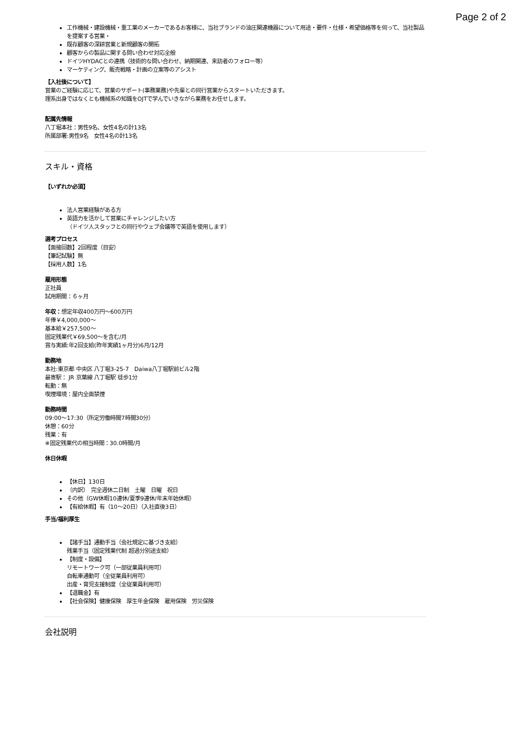Page 2 of 2
工作機械・建設機械・重工業のメーカーであるお客様に、当社ブランドの油圧関連機器について用途・要件・仕様・希望価格等を伺って、当社製品を提案する営業・
既存顧客の深耕営業と新規顧客の開拓
顧客からの製品に関する問い合わせ対応全般
ドイツHYDACとの連携（技術的な問い合わせ、納期関連、来訪者のフォロー等）
マーケティング、販売戦略・計画の立案等のアシスト
【入社後について】
営業のご経験に応じて、営業のサポート(事務業務)や先輩との同行営業からスタートいただきます。
理系出身ではなくとも機械系の知識をOJTで学んでいきながら業務をお任せします。
配属先情報
八丁堀本社：男性9名、女性4名の計13名
所属部署:男性9名　女性4名の計13名
スキル・資格
【いずれか必須】
法人営業経験がある方
英語力を活かして営業にチャレンジしたい方
（ドイツ人スタッフとの同行やウェブ会議等で英語を使用します）
選考プロセス
【面接回数】2回程度（目安）
【筆記試験】無
【採用人数】1名
雇用形態
正社員
試用期間：６ヶ月
年収：想定年収400万円〜600万円
年俸￥4,000,000〜
基本給￥257,500〜
固定残業代￥69,500〜を含む/月
賞与実績:年2回支給(昨年実績1ヶ月分)6月/12月
勤務地
本社:東京都 中央区 八丁堀3-25-7　Daiwa八丁堀駅前ビル2階
最寄駅： JR 京葉線 八丁堀駅 徒歩1分
転勤：無
喫煙環境：屋内全面禁煙
勤務時間
09:00〜17:30（所定労働時間7時間30分）
休憩：60分
残業：有
※固定残業代の相当時間：30.0時間/月
休日休暇
【休日】130日
（内訳）　完全週休二日制　土曜　日曜　祝日
その他（GW休暇10連休/夏季9連休/年末年始休暇）
【有給休暇】有（10〜20日）（入社直後3日）
手当/福利厚生
【諸手当】通勤手当（会社規定に基づき支給）
残業手当（固定残業代制 超過分別途支給）
【制度・設備】
リモートワーク可（一部従業員利用可）
自転車通勤可（全従業員利用可）
出産・育児支援制度（全従業員利用可）
【退職金】有
【社会保険】健康保険　厚生年金保険　雇用保険　労災保険
会社説明